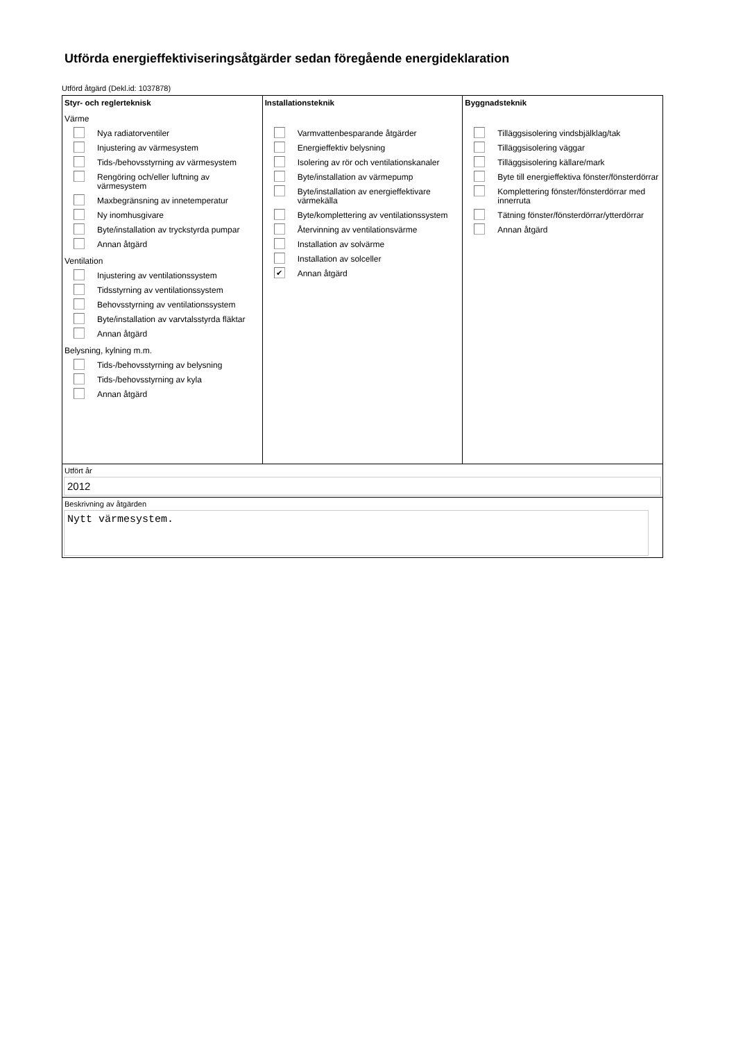Utförda energieffektiviseringsåtgärder sedan föregående energideklaration
Utförd åtgärd (Dekl.id: 1037878)
Styr- och reglerteknisk
Värme
Nya radiatorventiler
Injustering av värmesystem
Tids-/behovsstyrning av värmesystem
Rengöring och/eller luftning av värmesystem
Maxbegränsning av innetemperatur
Ny inomhusgivare
Byte/installation av tryckstyrda pumpar
Annan åtgärd
Ventilation
Injustering av ventilationssystem
Tidsstyrning av ventilationssystem
Behovsstyrning av ventilationssystem
Byte/installation av varvtalsstyrda fläktar
Annan åtgärd
Belysning, kylning m.m.
Tids-/behovsstyrning av belysning
Tids-/behovsstyrning av kyla
Annan åtgärd
Installationsteknik
Varmvattenbesparande åtgärder
Energieffektiv belysning
Isolering av rör och ventilationskanaler
Byte/installation av värmepump
Byte/installation av energieffektivare värmekälla
Byte/komplettering av ventilationssystem
Återvinning av ventilationsvärme
Installation av solvärme
Installation av solceller
✔
Annan åtgärd
Byggnadsteknik
Tilläggsisolering vindsbjälklag/tak
Tilläggsisolering väggar
Tilläggsisolering källare/mark
Byte till energieffektiva fönster/fönsterdörrar
Komplettering fönster/fönsterdörrar med innerruta
Tätning fönster/fönsterdörrar/ytterdörrar
Annan åtgärd
Utfört år
2012
Beskrivning av åtgärden
Nytt värmesystem.